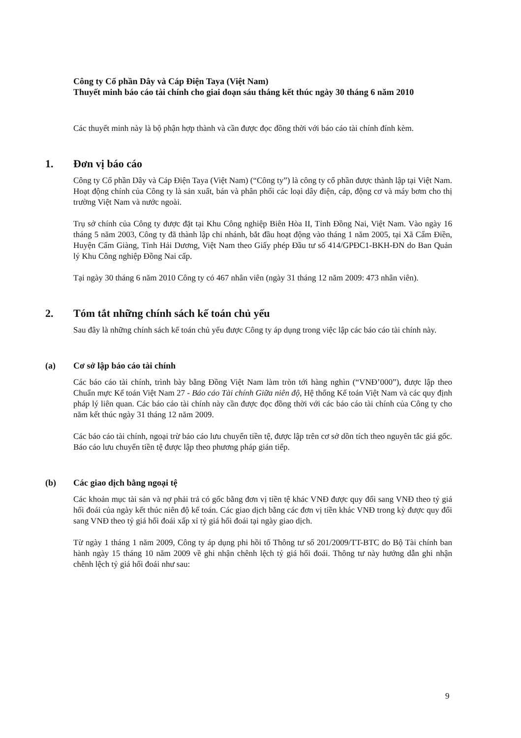Công ty Cổ phần Dây và Cáp Điện Taya (Việt Nam)
Thuyết minh báo cáo tài chính cho giai đoạn sáu tháng kết thúc ngày 30 tháng 6 năm 2010
Các thuyết minh này là bộ phận hợp thành và cần được đọc đồng thời với báo cáo tài chính đính kèm.
1. Đơn vị báo cáo
Công ty Cổ phần Dây và Cáp Điện Taya (Việt Nam) (“Công ty”) là công ty cổ phần được thành lập tại Việt Nam. Hoạt động chính của Công ty là sản xuất, bán và phân phối các loại dây điện, cáp, động cơ và máy bơm cho thị trường Việt Nam và nước ngoài.
Trụ sở chính của Công ty được đặt tại Khu Công nghiệp Biên Hòa II, Tỉnh Đồng Nai, Việt Nam. Vào ngày 16 tháng 5 năm 2003, Công ty đã thành lập chi nhánh, bắt đầu hoạt động vào tháng 1 năm 2005, tại Xã Cẩm Điền, Huyện Cẩm Giàng, Tỉnh Hải Dương, Việt Nam theo Giấy phép Đầu tư số 414/GPĐC1-BKH-ĐN do Ban Quản lý Khu Công nghiệp Đồng Nai cấp.
Tại ngày 30 tháng 6 năm 2010 Công ty có 467 nhân viên (ngày 31 tháng 12 năm 2009: 473 nhân viên).
2. Tóm tắt những chính sách kế toán chủ yếu
Sau đây là những chính sách kế toán chủ yếu được Công ty áp dụng trong việc lập các báo cáo tài chính này.
(a) Cơ sở lập báo cáo tài chính
Các báo cáo tài chính, trình bày bằng Đồng Việt Nam làm tròn tới hàng nghìn (“VNĐ’000”), được lập theo Chuẩn mực Kế toán Việt Nam 27 - Báo cáo Tài chính Giữa niên độ, Hệ thống Kế toán Việt Nam và các quy định pháp lý liên quan. Các báo cáo tài chính này cần được đọc đồng thời với các báo cáo tài chính của Công ty cho năm kết thúc ngày 31 tháng 12 năm 2009.
Các báo cáo tài chính, ngoại trừ báo cáo lưu chuyển tiền tệ, được lập trên cơ sở dồn tích theo nguyên tắc giá gốc. Báo cáo lưu chuyển tiền tệ được lập theo phương pháp gián tiếp.
(b) Các giao dịch bằng ngoại tệ
Các khoản mục tài sản và nợ phải trả có gốc bằng đơn vị tiền tệ khác VNĐ được quy đổi sang VNĐ theo tỷ giá hối đoái của ngày kết thúc niên độ kế toán. Các giao dịch bằng các đơn vị tiền khác VNĐ trong kỳ được quy đổi sang VNĐ theo tỷ giá hối đoái xấp xỉ tỷ giá hối đoái tại ngày giao dịch.
Từ ngày 1 tháng 1 năm 2009, Công ty áp dụng phi hồi tố Thông tư số 201/2009/TT-BTC do Bộ Tài chính ban hành ngày 15 tháng 10 năm 2009 về ghi nhận chênh lệch tỷ giá hối đoái. Thông tư này hướng dẫn ghi nhận chênh lệch tỷ giá hối đoái như sau:
9